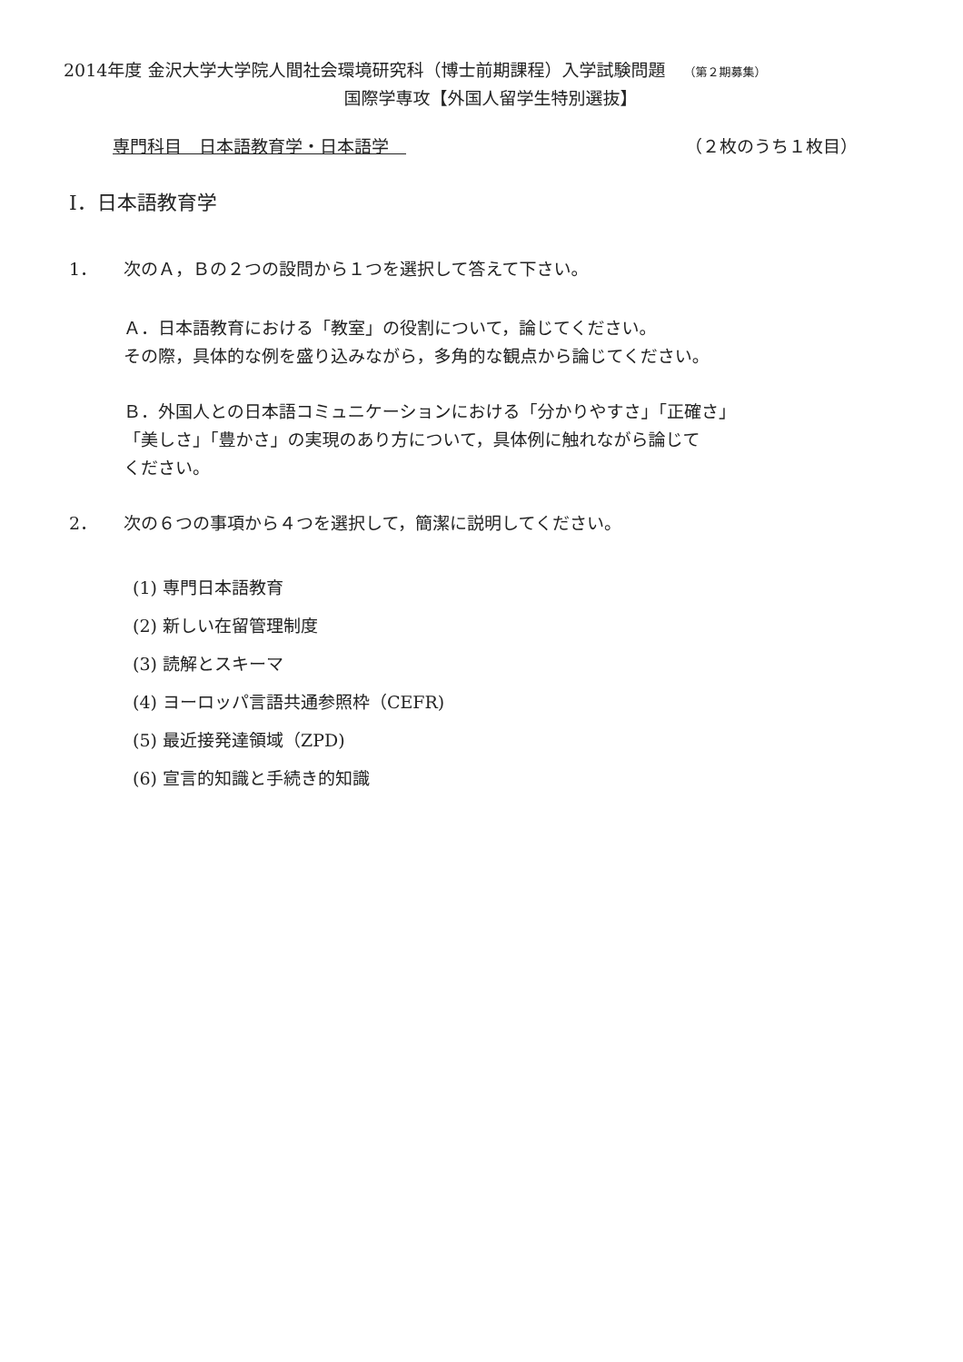2014年度 金沢大学大学院人間社会環境研究科（博士前期課程）入学試験問題 （第２期募集）
国際学専攻【外国人留学生特別選抜】
専門科目　日本語教育学・日本語学　（２枚のうち１枚目）
Ⅰ．日本語教育学
1． 次のＡ，Ｂの２つの設問から１つを選択して答えて下さい。
Ａ．日本語教育における「教室」の役割について，論じてください。
その際，具体的な例を盛り込みながら，多角的な観点から論じてください。
Ｂ．外国人との日本語コミュニケーションにおける「分かりやすさ」「正確さ」
「美しさ」「豊かさ」の実現のあり方について，具体例に触れながら論じて
ください。
2． 次の６つの事項から４つを選択して，簡潔に説明してください。
(1) 専門日本語教育
(2) 新しい在留管理制度
(3) 読解とスキーマ
(4) ヨーロッパ言語共通参照枠（CEFR)
(5) 最近接発達領域（ZPD)
(6) 宣言的知識と手続き的知識